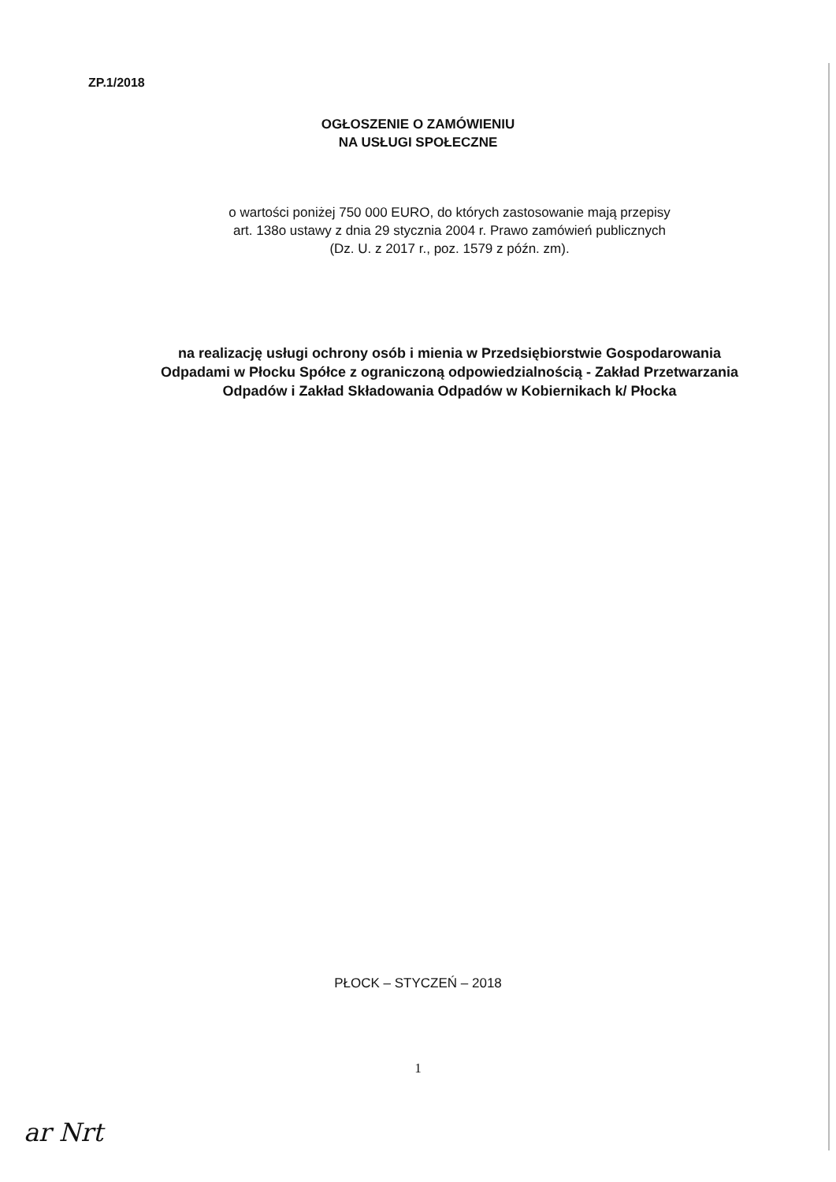ZP.1/2018
OGŁOSZENIE O ZAMÓWIENIU
NA USŁUGI SPOŁECZNE
o wartości poniżej 750 000 EURO, do których zastosowanie mają przepisy
art. 138o ustawy z dnia 29 stycznia 2004 r. Prawo zamówień publicznych
(Dz. U. z 2017 r., poz. 1579 z późn. zm).
na realizację usługi ochrony osób i mienia w Przedsiębiorstwie Gospodarowania
Odpadami w Płocku Spółce z ograniczoną odpowiedzialnością - Zakład Przetwarzania
Odpadów i Zakład Składowania Odpadów w Kobiernikach k/ Płocka
PŁOCK – STYCZEŃ – 2018
1
ar Nrt